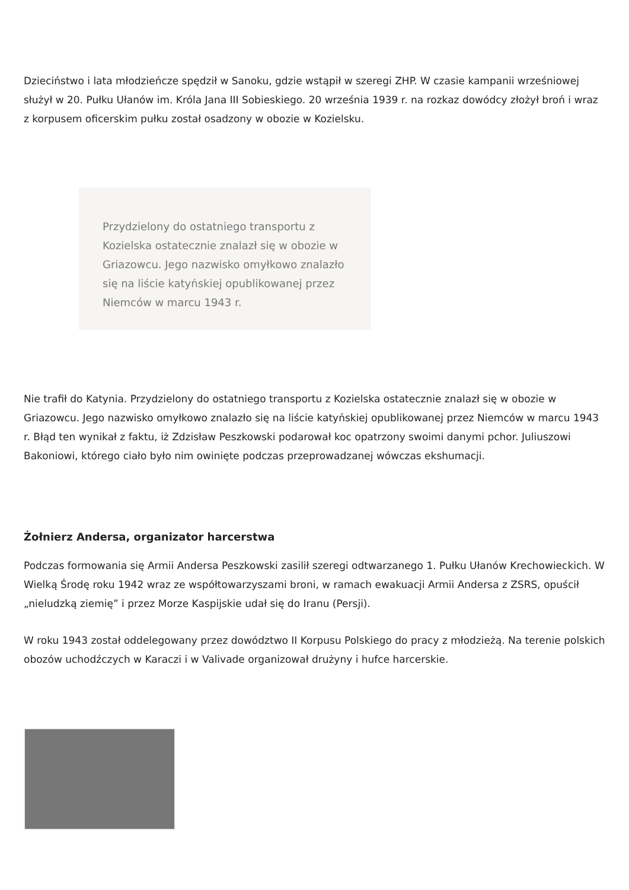Dzieciństwo i lata młodzieńcze spędził w Sanoku, gdzie wstąpił w szeregi ZHP. W czasie kampanii wrześniowej służył w 20. Pułku Ułanów im. Króla Jana III Sobieskiego. 20 września 1939 r. na rozkaz dowódcy złożył broń i wraz z korpusem oficerskim pułku został osadzony w obozie w Kozielsku.
Przydzielony do ostatniego transportu z Kozielska ostatecznie znalazł się w obozie w Griazowcu. Jego nazwisko omyłkowo znalazło się na liście katyńskiej opublikowanej przez Niemców w marcu 1943 r.
Nie trafił do Katynia. Przydzielony do ostatniego transportu z Kozielska ostatecznie znalazł się w obozie w Griazowcu. Jego nazwisko omyłkowo znalazło się na liście katyńskiej opublikowanej przez Niemców w marcu 1943 r. Błąd ten wynikał z faktu, iż Zdzisław Peszkowski podarował koc opatrzony swoimi danymi pchor. Juliuszowi Bakoniowi, którego ciało było nim owinięte podczas przeprowadzanej wówczas ekshumacji.
Żołnierz Andersa, organizator harcerstwa
Podczas formowania się Armii Andersa Peszkowski zasilił szeregi odtwarzanego 1. Pułku Ułanów Krechowieckich. W Wielką Środę roku 1942 wraz ze współtowarzyszami broni, w ramach ewakuacji Armii Andersa z ZSRS, opuścił „nieludzką ziemię” i przez Morze Kaspijskie udał się do Iranu (Persji).
W roku 1943 został oddelegowany przez dowództwo II Korpusu Polskiego do pracy z młodzieżą. Na terenie polskich obozów uchodźczych w Karaczi i w Valivade organizował drużyny i hufce harcerskie.